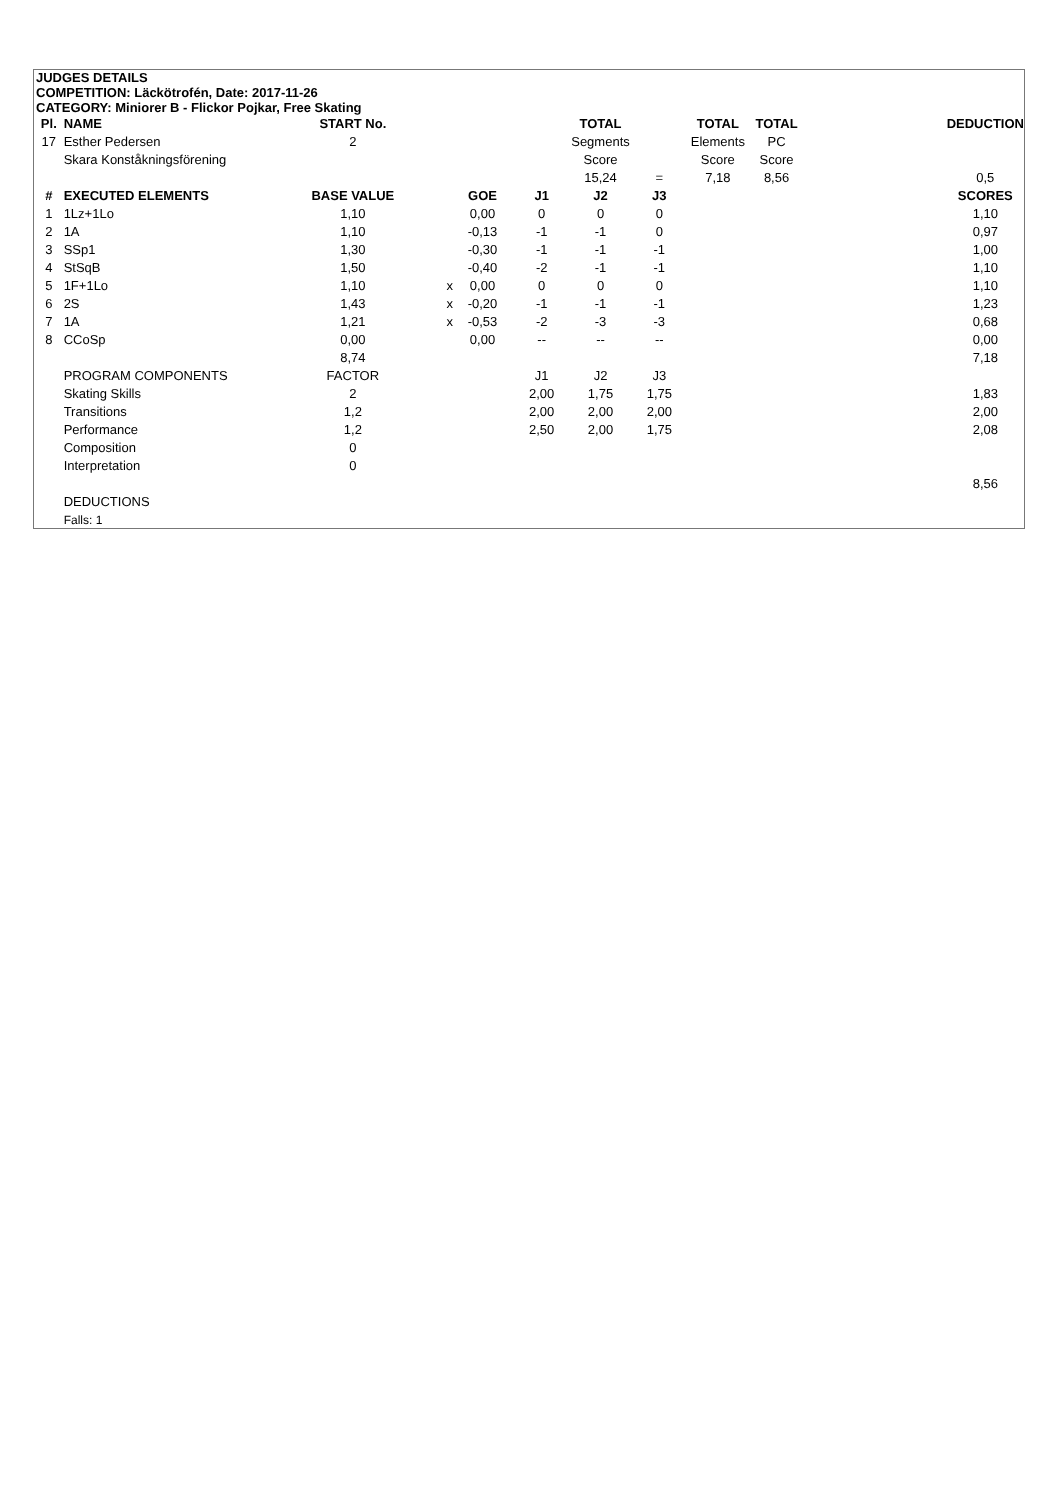JUDGES DETAILS
COMPETITION: Läckötrofén, Date: 2017-11-26
CATEGORY: Miniorer B - Flickor Pojkar, Free Skating
| Pl. | NAME | START No. | | | | TOTAL | | TOTAL | TOTAL | | DEDUCTION |
| 17 | Esther Pedersen | 2 | | | | Segments | | Elements | PC | | |
| | Skara Konståkningsförening | | | | | Score | | Score | Score | | |
| | | | | | | 15,24 | = | 7,18 | 8,56 | | 0,5 |
| # | EXECUTED ELEMENTS | BASE VALUE | | GOE | J1 | J2 | J3 | | | | SCORES |
| 1 | 1Lz+1Lo | 1,10 | | 0,00 | 0 | 0 | 0 | | | | 1,10 |
| 2 | 1A | 1,10 | | -0,13 | -1 | -1 | 0 | | | | 0,97 |
| 3 | SSp1 | 1,30 | | -0,30 | -1 | -1 | -1 | | | | 1,00 |
| 4 | StSqB | 1,50 | | -0,40 | -2 | -1 | -1 | | | | 1,10 |
| 5 | 1F+1Lo | 1,10 | x | 0,00 | 0 | 0 | 0 | | | | 1,10 |
| 6 | 2S | 1,43 | x | -0,20 | -1 | -1 | -1 | | | | 1,23 |
| 7 | 1A | 1,21 | x | -0,53 | -2 | -3 | -3 | | | | 0,68 |
| 8 | CCoSp | 0,00 | | 0,00 | -- | -- | -- | | | | 0,00 |
| | | 8,74 | | | | | | | | | 7,18 |
| | PROGRAM COMPONENTS | FACTOR | | | J1 | J2 | J3 | | | | |
| | Skating Skills | 2 | | | 2,00 | 1,75 | 1,75 | | | | 1,83 |
| | Transitions | 1,2 | | | 2,00 | 2,00 | 2,00 | | | | 2,00 |
| | Performance | 1,2 | | | 2,50 | 2,00 | 1,75 | | | | 2,08 |
| | Composition | 0 | | | | | | | | | |
| | Interpretation | 0 | | | | | | | | | |
| | | | | | | | | | | | 8,56 |
| | DEDUCTIONS | | | | | | | | | | |
| | Falls: 1 | | | | | | | | | | |